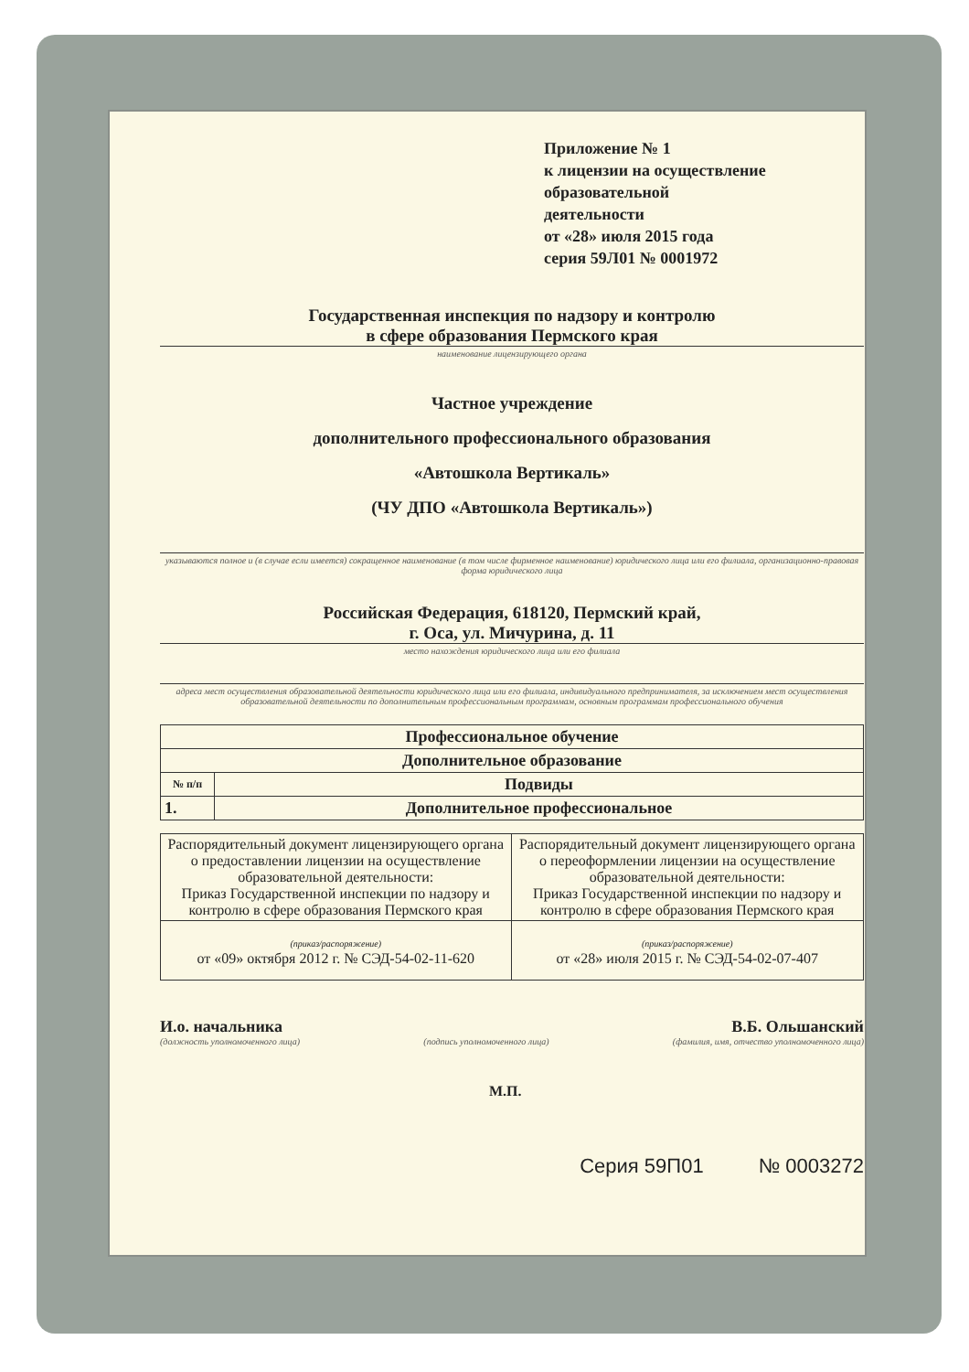Приложение № 1
к лицензии на осуществление
образовательной
деятельности
от «28» июля 2015 года
серия 59Л01 № 0001972
Государственная инспекция по надзору и контролю
в сфере образования Пермского края
наименование лицензирующего органа
Частное учреждение
дополнительного профессионального образования
«Автошкола Вертикаль»
(ЧУ ДПО «Автошкола Вертикаль»)
указываются полное и (в случае если имеется) сокращенное наименование (в том числе фирменное наименование) юридического лица или его филиала, организационно-правовая форма юридического лица
Российская Федерация, 618120, Пермский край,
г. Оса, ул. Мичурина, д. 11
место нахождения юридического лица или его филиала
адреса мест осуществления образовательной деятельности юридического лица или его филиала, индивидуального предпринимателя, за исключением мест осуществления образовательной деятельности по дополнительным профессиональным программам, основным программам профессионального обучения
| Профессиональное обучение | |
| Дополнительное образование | |
| № п/п | Подвиды |
| 1. | Дополнительное профессиональное |
| Распорядительный документ лицензирующего органа о предоставлении лицензии на осуществление образовательной деятельности: Приказ Государственной инспекции по надзору и контролю в сфере образования Пермского края | Распорядительный документ лицензирующего органа о переоформлении лицензии на осуществление образовательной деятельности: Приказ Государственной инспекции по надзору и контролю в сфере образования Пермского края |
| (приказ/распоряжение) от «09» октября 2012 г. № СЭД-54-02-11-620 | (приказ/распоряжение) от «28» июля 2015 г. № СЭД-54-02-07-407 |
И.о. начальника В.Б. Ольшанский
(должность уполномоченного лица) (подпись уполномоченного лица) (фамилия, имя, отчество уполномоченного лица)
М.П.
Серия 59П01 № 0003272